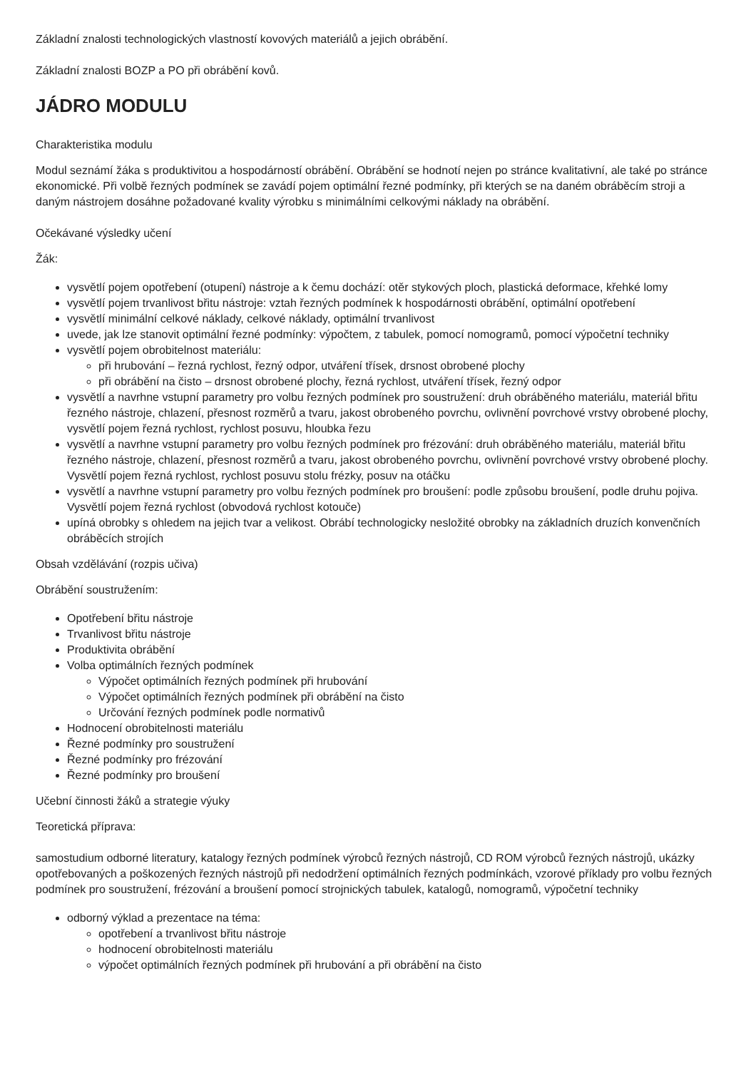Základní znalosti technologických vlastností kovových materiálů a jejich obrábění.
Základní znalosti BOZP a PO při obrábění kovů.
JÁDRO MODULU
Charakteristika modulu
Modul seznámí žáka s produktivitou a hospodárností obrábění. Obrábění se hodnotí nejen po stránce kvalitativní, ale také po stránce ekonomické. Při volbě řezných podmínek se zavádí pojem optimální řezné podmínky, při kterých se na daném obráběcím stroji a daným nástrojem dosáhne požadované kvality výrobku s minimálními celkovými náklady na obrábění.
Očekávané výsledky učení
Žák:
vysvětlí pojem opotřebení (otupení) nástroje a k čemu dochází: otěr stykových ploch, plastická deformace, křehké lomy
vysvětlí pojem trvanlivost břitu nástroje: vztah řezných podmínek k hospodárnosti obrábění, optimální opotřebení
vysvětlí minimální celkové náklady, celkové náklady, optimální trvanlivost
uvede, jak lze stanovit optimální řezné podmínky: výpočtem, z tabulek, pomocí nomogramů, pomocí výpočetní techniky
vysvětlí pojem obrobitelnost materiálu:
při hrubování – řezná rychlost, řezný odpor, utváření třísek, drsnost obrobené plochy
při obrábění na čisto – drsnost obrobené plochy, řezná rychlost, utváření třísek, řezný odpor
vysvětlí a navrhne vstupní parametry pro volbu řezných podmínek pro soustružení: druh obráběného materiálu, materiál břitu řezného nástroje, chlazení, přesnost rozměrů a tvaru, jakost obrobeného povrchu, ovlivnění povrchové vrstvy obrobené plochy, vysvětlí pojem řezná rychlost, rychlost posuvu, hloubka řezu
vysvětlí a navrhne vstupní parametry pro volbu řezných podmínek pro frézování: druh obráběného materiálu, materiál břitu řezného nástroje, chlazení, přesnost rozměrů a tvaru, jakost obrobeného povrchu, ovlivnění povrchové vrstvy obrobené plochy. Vysvětlí pojem řezná rychlost, rychlost posuvu stolu frézky, posuv na otáčku
vysvětlí a navrhne vstupní parametry pro volbu řezných podmínek pro broušení: podle způsobu broušení, podle druhu pojiva. Vysvětlí pojem řezná rychlost (obvodová rychlost kotouče)
upíná obrobky s ohledem na jejich tvar a velikost. Obrábí technologicky nesložité obrobky na základních druzích konvenčních obráběcích strojích
Obsah vzdělávání (rozpis učiva)
Obrábění soustružením:
Opotřebení břitu nástroje
Trvanlivost břitu nástroje
Produktivita obrábění
Volba optimálních řezných podmínek
Výpočet optimálních řezných podmínek při hrubování
Výpočet optimálních řezných podmínek při obrábění na čisto
Určování řezných podmínek podle normativů
Hodnocení obrobitelnosti materiálu
Řezné podmínky pro soustružení
Řezné podmínky pro frézování
Řezné podmínky pro broušení
Učební činnosti žáků a strategie výuky
Teoretická příprava:
samostudium odborné literatury, katalogy řezných podmínek výrobců řezných nástrojů, CD ROM výrobců řezných nástrojů, ukázky opotřebovaných a poškozených řezných nástrojů při nedodržení optimálních řezných podmínkách, vzorové příklady pro volbu řezných podmínek pro soustružení, frézování a broušení pomocí strojnických tabulek, katalogů, nomogramů, výpočetní techniky
odborný výklad a prezentace na téma:
opotřebení a trvanlivost břitu nástroje
hodnocení obrobitelnosti materiálu
výpočet optimálních řezných podmínek při hrubování a při obrábění na čisto